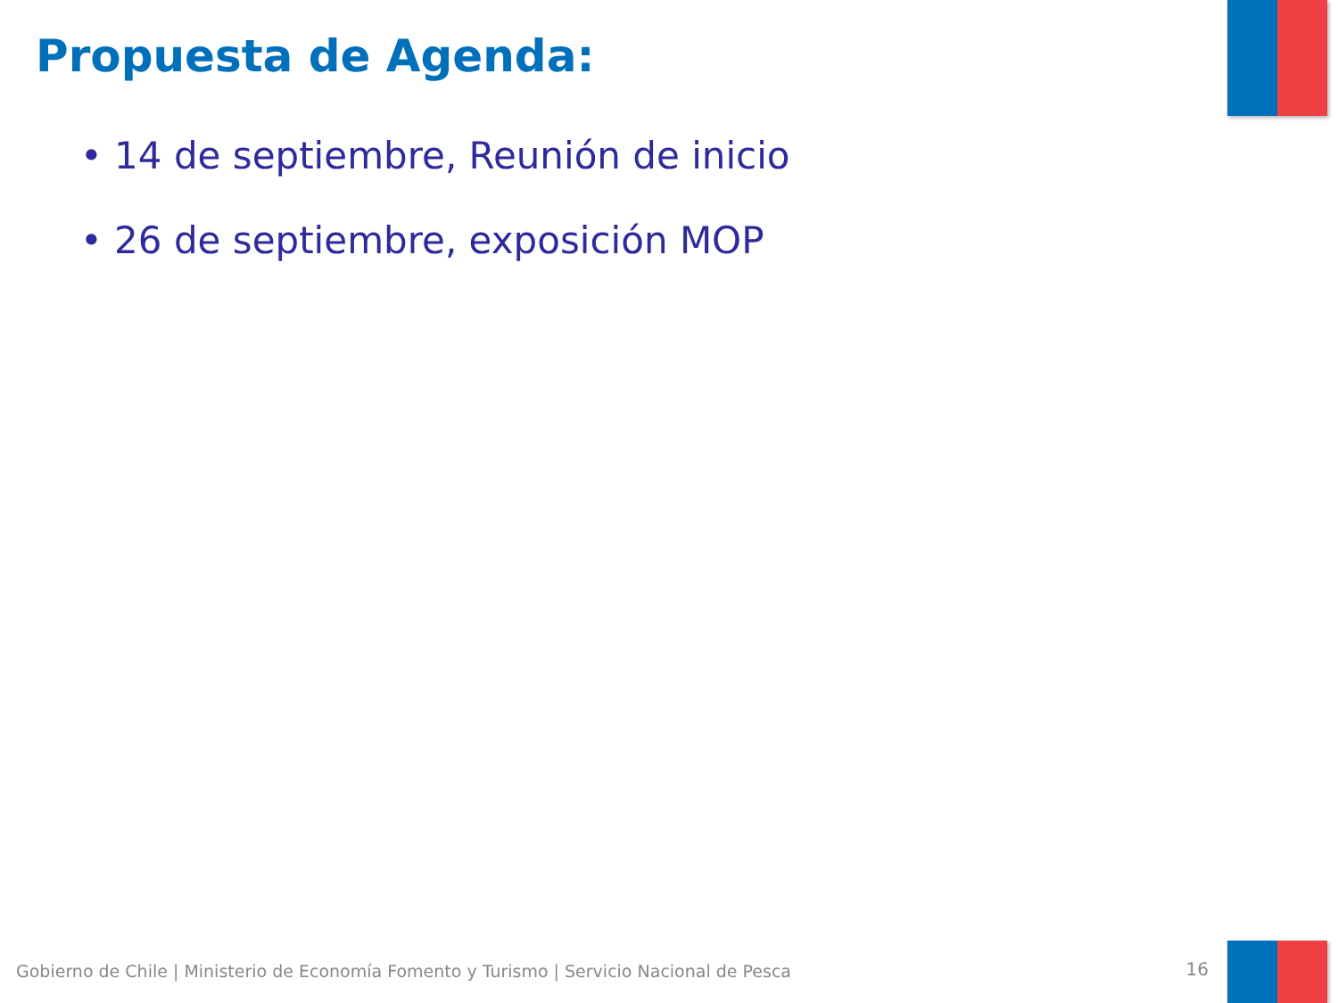Propuesta de Agenda:
• 14 de septiembre, Reunión de inicio
• 26 de septiembre, exposición MOP
Gobierno de Chile | Ministerio de Economía Fomento y Turismo | Servicio Nacional de Pesca
16